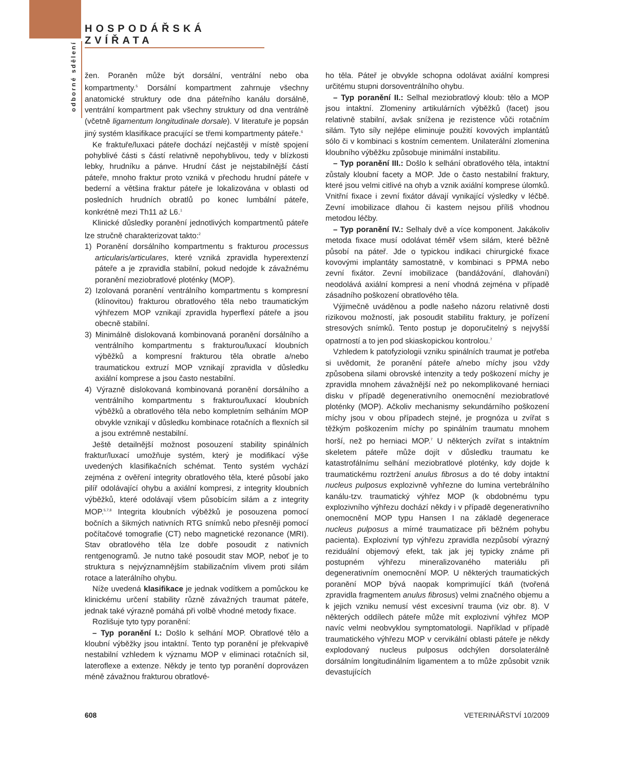HOSPODÁŘSKÁ ZVÍŘATA
odborné sdělení
žen. Poraněn může být dorsální, ventrální nebo oba kompartmenty.<sup>5</sup> Dorsální kompartment zahrnuje všechny anatomické struktury ode dna páteřního kanálu dorsálně, ventrální kompartment pak všechny struktury od dna ventrálně (včetně ligamentum longitudinale dorsale). V literatuře je popsán jiný systém klasifikace pracující se třemi kompartmenty páteře.<sup>6</sup>
Ke fraktuře/luxaci páteře dochází nejčastěji v místě spojení pohyblivé části s částí relativně nepohyblivou, tedy v blízkosti lebky, hrudníku a pánve. Hrudní část je nejstabilnější částí páteře, mnoho fraktur proto vzniká v přechodu hrudní páteře v bederní a většina fraktur páteře je lokalizována v oblasti od posledních hrudních obratlů po konec lumbální páteře, konkrétně mezi Th11 až L6.<sup>1</sup>
Klinické důsledky poranění jednotlivých kompartmentů páteře lze stručně charakterizovat takto:<sup>2</sup>
1) Poranění dorsálního kompartmentu s frakturou processus articularis/articulares, které vzniká zpravidla hyperextenzí páteře a je zpravidla stabilní, pokud nedojde k závažnému poranění meziobratlové ploténky (MOP).
2) Izolovaná poranění ventrálního kompartmentu s kompresní (klínovitou) frakturou obratlového těla nebo traumatickým výhřezem MOP vznikají zpravidla hyperflexí páteře a jsou obecně stabilní.
3) Minimálně dislokovaná kombinovaná poranění dorsálního a ventrálního kompartmentu s frakturou/luxací kloubních výběžků a kompresní frakturou těla obratle a/nebo traumatickou extruzí MOP vznikají zpravidla v důsledku axiální komprese a jsou často nestabilní.
4) Výrazně dislokovaná kombinovaná poranění dorsálního a ventrálního kompartmentu s frakturou/luxací kloubních výběžků a obratlového těla nebo kompletním selháním MOP obvykle vznikají v důsledku kombinace rotačních a flexních sil a jsou extrémně nestabilní.
Ještě detailnější možnost posouzení stability spinálních fraktur/luxací umožňuje systém, který je modifikací výše uvedených klasifikačních schémat. Tento systém vychází zejména z ověření integrity obratlového těla, které působí jako pilíř odolávající ohybu a axiální kompresi, z integrity kloubních výběžků, které odolávají všem působícím silám a z integrity MOP.<sup>5,7,8</sup> Integrita kloubních výběžků je posouzena pomocí bočních a šikmých nativních RTG snímků nebo přesněji pomocí počítačové tomografie (CT) nebo magnetické rezonance (MRI). Stav obratlového těla lze dobře posoudit z nativních rentgenogramů. Je nutno také posoudit stav MOP, neboť je to struktura s nejvýznamnějším stabilizačním vlivem proti silám rotace a laterálního ohybu.
Níže uvedená klasifikace je jednak vodítkem a pomůckou ke klinickému určení stability různě závažných traumat páteře, jednak také výrazně pomáhá při volbě vhodné metody fixace.
Rozlišuje tyto typy poranění:
– Typ poranění I.: Došlo k selhání MOP. Obratlové tělo a kloubní výběžky jsou intaktní. Tento typ poranění je překvapivě nestabilní vzhledem k významu MOP v eliminaci rotačních sil, lateroflexe a extenze. Někdy je tento typ poranění doprovázen méně závažnou frakturou obratlové-
ho těla. Páteř je obvykle schopna odolávat axiální kompresi určitému stupni dorsoventrálního ohybu.
– Typ poranění II.: Selhal meziobratlový kloub: tělo a MOP jsou intaktní. Zlomeniny artikulárních výběžků (facet) jsou relativně stabilní, avšak snížena je rezistence vůči rotačním silám. Tyto síly nejlépe eliminuje použití kovových implantátů sólo či v kombinaci s kostním cementem. Unilaterální zlomenina kloubního výběžku způsobuje minimální instabilitu.
– Typ poranění III.: Došlo k selhání obratlového těla, intaktní zůstaly kloubní facety a MOP. Jde o často nestabilní fraktury, které jsou velmi citlivé na ohyb a vznik axiální komprese úlomků. Vnitřní fixace i zevní fixátor dávají vynikající výsledky v léčbě. Zevní imobilizace dlahou či kastem nejsou příliš vhodnou metodou léčby.
– Typ poranění IV.: Selhaly dvě a více komponent. Jakákoliv metoda fixace musí odolávat téměř všem silám, které běžně působí na páteř. Jde o typickou indikaci chirurgické fixace kovovými implantáty samostatně, v kombinaci s PPMA nebo zevní fixátor. Zevní imobilizace (bandážování, dlahování) neodolává axiální kompresi a není vhodná zejména v případě zásadního poškození obratlového těla.
Výjimečně uváděnou a podle našeho názoru relativně dosti rizikovou možností, jak posoudit stabilitu fraktury, je pořízení stresových snímků. Tento postup je doporučitelný s nejvyšší opatrností a to jen pod skiaskopickou kontrolou.<sup>7</sup>
Vzhledem k patofyziologii vzniku spinálních traumat je potřeba si uvědomit, že poranění páteře a/nebo míchy jsou vždy způsobena silami obrovské intenzity a tedy poškození míchy je zpravidla mnohem závažnější než po nekomplikované herniaci disku v případě degenerativního onemocnění meziobratlové ploténky (MOP). Ačkoliv mechanismy sekundárního poškození míchy jsou v obou případech stejné, je prognóza u zvířat s těžkým poškozením míchy po spinálním traumatu mnohem horší, než po herniaci MOP.<sup>7</sup> U některých zvířat s intaktním skeletem páteře může dojít v důsledku traumatu ke katastrofálnímu selhání meziobratlové ploténky, kdy dojde k traumatickému roztržení anulus fibrosus a do té doby intaktní nucleus pulposus explozivně vyhřezne do lumina vertebrálního kanálu-tzv. traumatický výhřez MOP (k obdobnému typu explozivního výhřezu dochází někdy i v případě degenerativního onemocnění MOP typu Hansen I na základě degenerace nucleus pulposus a mírné traumatizace při běžném pohybu pacienta). Explozivní typ výhřezu zpravidla nezpůsobí výrazný reziduální objemový efekt, tak jak jej typicky známe při postupném výhřezu mineralizovaného materiálu při degenerativním onemocnění MOP. U některých traumatických poranění MOP bývá naopak komprimující tkáň (tvořená zpravidla fragmentem anulus fibrosus) velmi značného objemu a k jejich vzniku nemusí vést excesivní trauma (viz obr. 8). V některých oddílech páteře může mít explozivní výhřez MOP navíc velmi neobvyklou symptomatologii. Například v případě traumatického výhřezu MOP v cervikální oblasti páteře je někdy explodovaný nucleus pulposus odchýlen dorsolaterálně dorsálním longitudinálním ligamentem a to může způsobit vznik devastujících
608 VETERINÁŘSTVÍ 10/2009